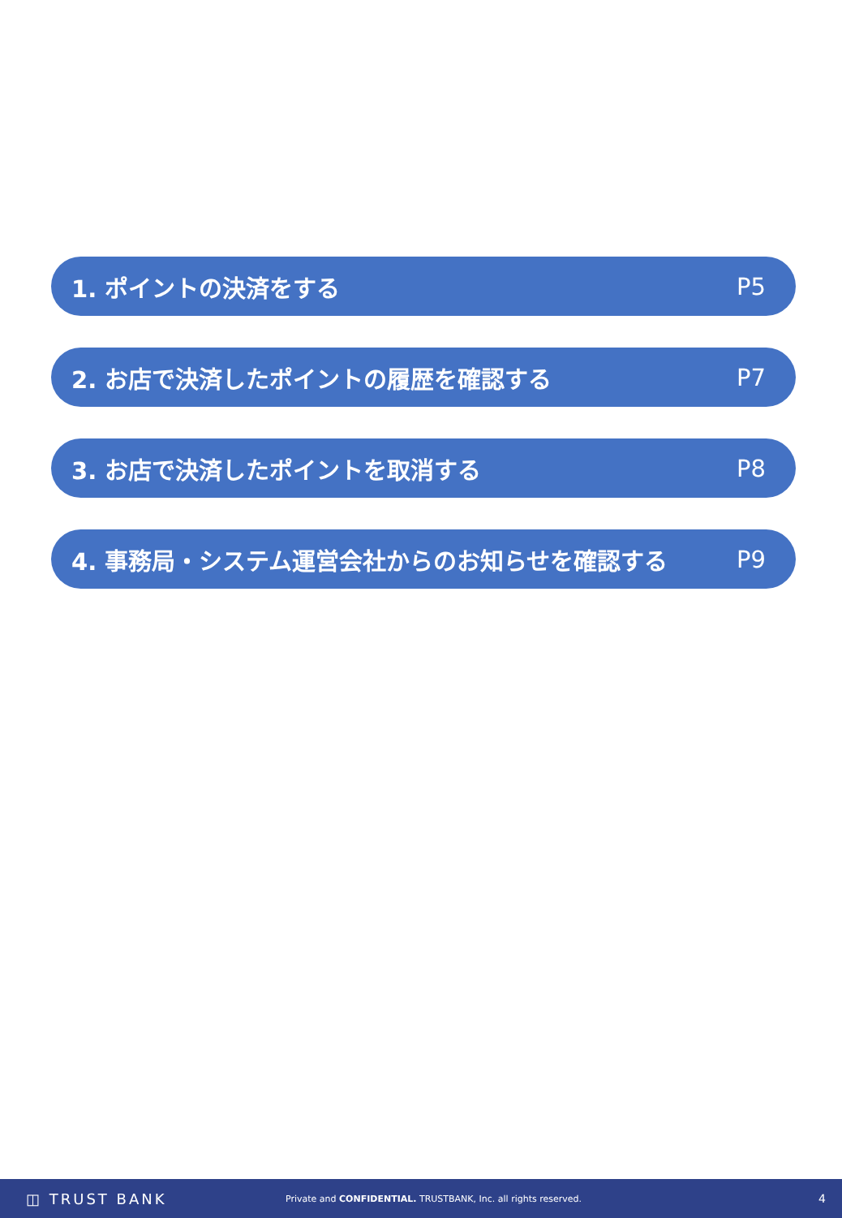1. ポイントの決済をする P5
2. お店で決済したポイントの履歴を確認する P7
3. お店で決済したポイントを取消する P8
4. 事務局・システム運営会社からのお知らせを確認する P9
◫ TRUST BANK Private and CONFIDENTIAL. TRUSTBANK, Inc. all rights reserved. 4